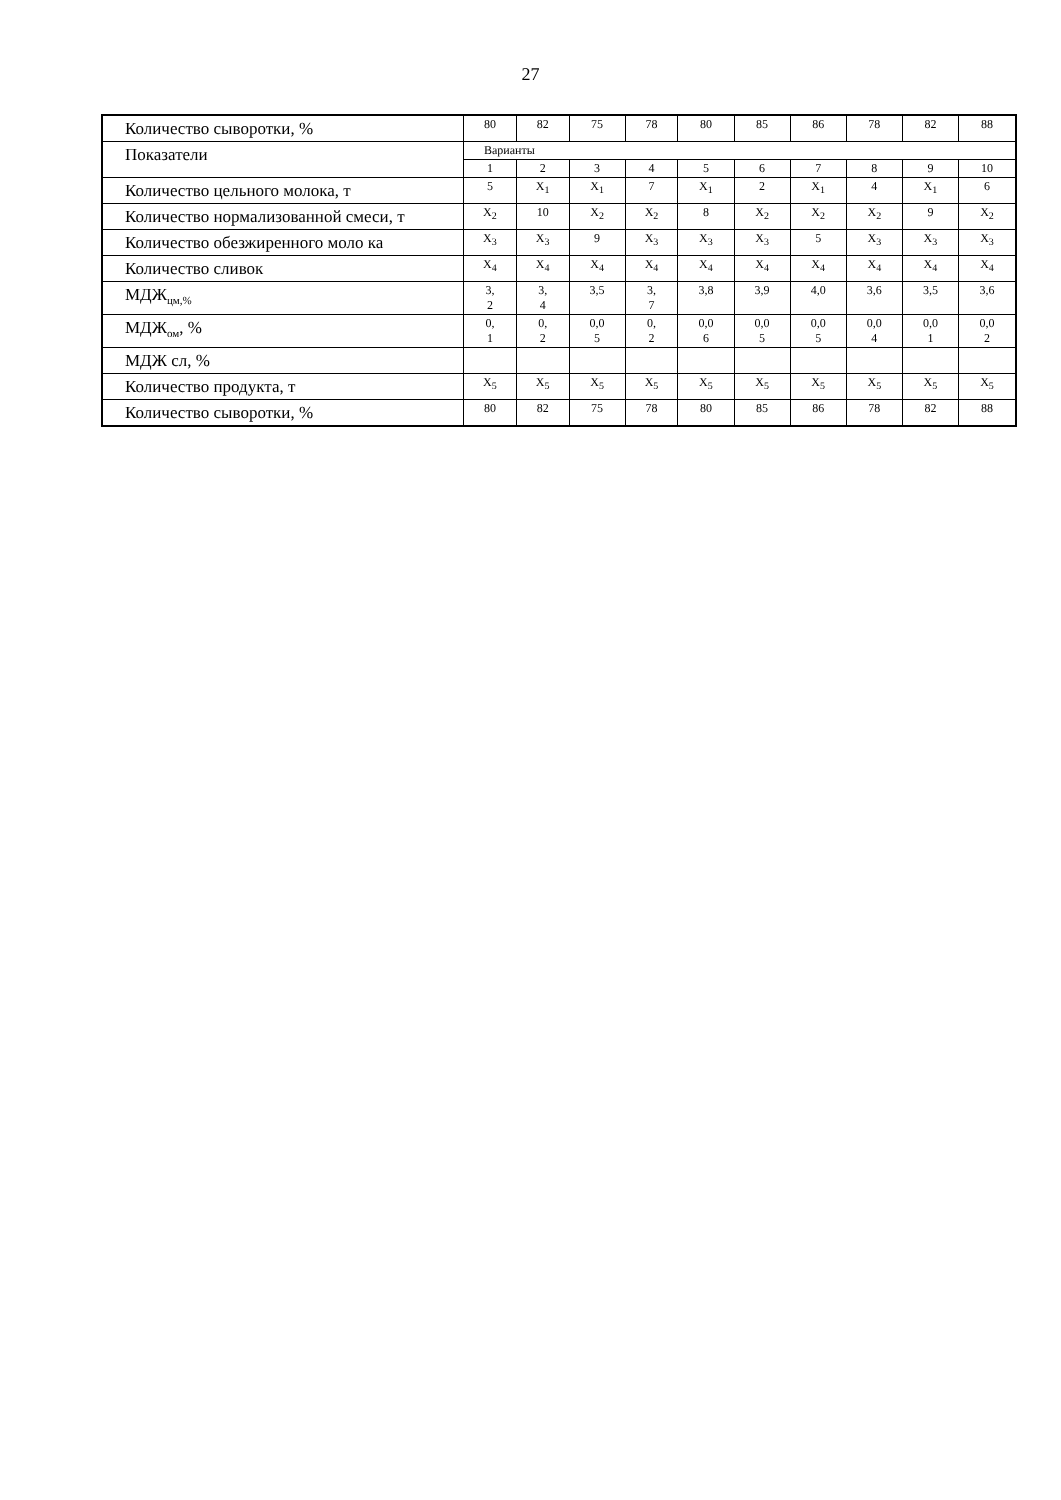27
| Количество сыворотки, % | 80 | 82 | 75 | 78 | 80 | 85 | 86 | 78 | 82 | 88 |
| Показатели | Варианты | | | | | | | | | |
| | 1 | 2 | 3 | 4 | 5 | 6 | 7 | 8 | 9 | 10 |
| Количество цельного молока, т | 5 | X<sub>1</sub> | X<sub>1</sub> | 7 | X<sub>1</sub> | 2 | X<sub>1</sub> | 4 | X<sub>1</sub> | 6 |
| Количество нормализованной смеси, т | X<sub>2</sub> | 10 | X<sub>2</sub> | X<sub>2</sub> | 8 | X<sub>2</sub> | X<sub>2</sub> | X<sub>2</sub> | 9 | X<sub>2</sub> |
| Количество обезжиренного моло ка | X<sub>3</sub> | X<sub>3</sub> | 9 | X<sub>3</sub> | X<sub>3</sub> | X<sub>3</sub> | 5 | X<sub>3</sub> | X<sub>3</sub> | X<sub>3</sub> |
| Количество сливок | X<sub>4</sub> | X<sub>4</sub> | X<sub>4</sub> | X<sub>4</sub> | X<sub>4</sub> | X<sub>4</sub> | X<sub>4</sub> | X<sub>4</sub> | X<sub>4</sub> | X<sub>4</sub> |
| МДЖ<sub>цм,%</sub> | 3, 2 | 3, 4 | 3,5 | 3, 7 | 3,8 | 3,9 | 4,0 | 3,6 | 3,5 | 3,6 |
| МДЖ<sub>ом</sub>, % | 0, 1 | 0, 2 | 0,0 5 | 0, 2 | 0,0 6 | 0,0 5 | 0,0 5 | 0,0 4 | 0,0 1 | 0,0 2 |
| МДЖ сл, % | | | | | | | | | | |
| Количество продукта, т | X<sub>5</sub> | X<sub>5</sub> | X<sub>5</sub> | X<sub>5</sub> | X<sub>5</sub> | X<sub>5</sub> | X<sub>5</sub> | X<sub>5</sub> | X<sub>5</sub> | X<sub>5</sub> |
| Количество сыворотки, % | 80 | 82 | 75 | 78 | 80 | 85 | 86 | 78 | 82 | 88 |